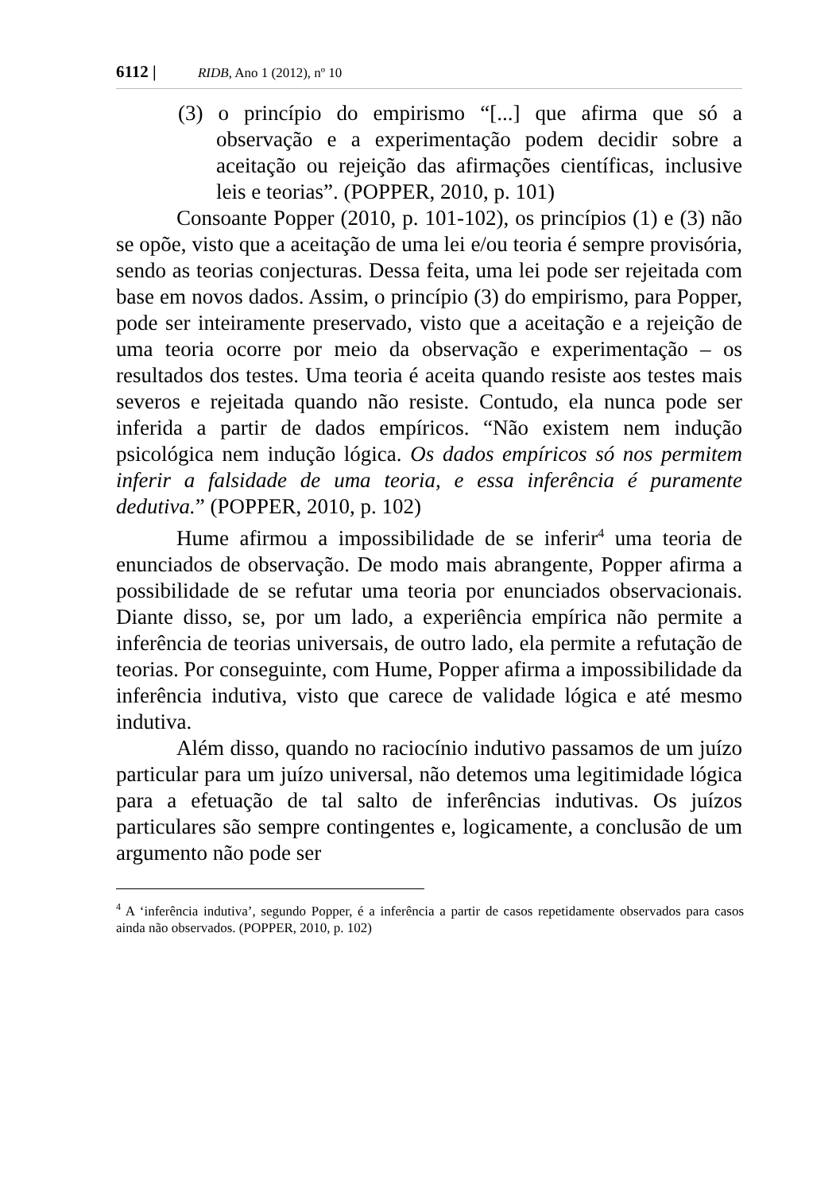6112 | RIDB, Ano 1 (2012), nº 10
(3) o princípio do empirismo “[...] que afirma que só a observação e a experimentação podem decidir sobre a aceitação ou rejeição das afirmações científicas, inclusive leis e teorias”. (POPPER, 2010, p. 101)
Consoante Popper (2010, p. 101-102), os princípios (1) e (3) não se opõe, visto que a aceitação de uma lei e/ou teoria é sempre provisória, sendo as teorias conjecturas. Dessa feita, uma lei pode ser rejeitada com base em novos dados. Assim, o princípio (3) do empirismo, para Popper, pode ser inteiramente preservado, visto que a aceitação e a rejeição de uma teoria ocorre por meio da observação e experimentação – os resultados dos testes. Uma teoria é aceita quando resiste aos testes mais severos e rejeitada quando não resiste. Contudo, ela nunca pode ser inferida a partir de dados empíricos. “Não existem nem indução psicológica nem indução lógica. Os dados empíricos só nos permitem inferir a falsidade de uma teoria, e essa inferência é puramente dedutiva.” (POPPER, 2010, p. 102)
Hume afirmou a impossibilidade de se inferir<sup>4</sup> uma teoria de enunciados de observação. De modo mais abrangente, Popper afirma a possibilidade de se refutar uma teoria por enunciados observacionais. Diante disso, se, por um lado, a experiência empírica não permite a inferência de teorias universais, de outro lado, ela permite a refutação de teorias. Por conseguinte, com Hume, Popper afirma a impossibilidade da inferência indutiva, visto que carece de validade lógica e até mesmo indutiva.
Além disso, quando no raciocínio indutivo passamos de um juízo particular para um juízo universal, não detemos uma legitimidade lógica para a efetuação de tal salto de inferências indutivas. Os juízos particulares são sempre contingentes e, logicamente, a conclusão de um argumento não pode ser
<sup>4</sup> A ‘inferência indutiva’, segundo Popper, é a inferência a partir de casos repetidamente observados para casos ainda não observados. (POPPER, 2010, p. 102)